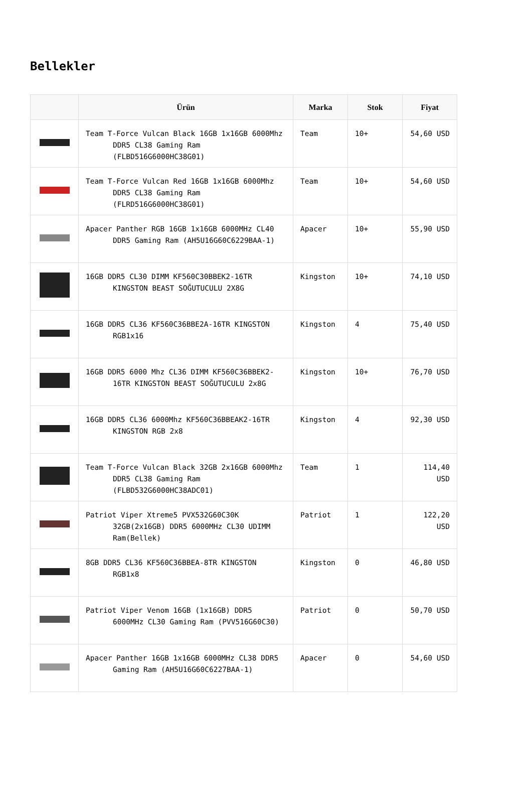Bellekler
| | Ürün | Marka | Stok | Fiyat |
| --- | --- | --- | --- | --- |
| | Team T-Force Vulcan Black 16GB 1x16GB 6000Mhz DDR5 CL38 Gaming Ram (FLBD516G6000HC38G01) | Team | 10+ | 54,60 USD |
| | Team T-Force Vulcan Red 16GB 1x16GB 6000Mhz DDR5 CL38 Gaming Ram (FLRD516G6000HC38G01) | Team | 10+ | 54,60 USD |
| | Apacer Panther RGB 16GB 1x16GB 6000MHz CL40 DDR5 Gaming Ram (AH5U16G60C6229BAA-1) | Apacer | 10+ | 55,90 USD |
| | 16GB DDR5 CL30 DIMM KF560C30BBEK2-16TR KINGSTON BEAST SOĞUTUCULU 2X8G | Kingston | 10+ | 74,10 USD |
| | 16GB DDR5 CL36 KF560C36BBE2A-16TR KINGSTON RGB1x16 | Kingston | 4 | 75,40 USD |
| | 16GB DDR5 6000 Mhz CL36 DIMM KF560C36BBEK2-16TR KINGSTON BEAST SOĞUTUCULU 2x8G | Kingston | 10+ | 76,70 USD |
| | 16GB DDR5 CL36 6000Mhz KF560C36BBEAK2-16TR KINGSTON RGB 2x8 | Kingston | 4 | 92,30 USD |
| | Team T-Force Vulcan Black 32GB 2x16GB 6000Mhz DDR5 CL38 Gaming Ram (FLBD532G6000HC38ADC01) | Team | 1 | 114,40 USD |
| | Patriot Viper Xtreme5 PVX532G60C30K 32GB(2x16GB) DDR5 6000MHz CL30 UDIMM Ram(Bellek) | Patriot | 1 | 122,20 USD |
| | 8GB DDR5 CL36 KF560C36BBEA-8TR KINGSTON RGB1x8 | Kingston | 0 | 46,80 USD |
| | Patriot Viper Venom 16GB (1x16GB) DDR5 6000MHz CL30 Gaming Ram (PVV516G60C30) | Patriot | 0 | 50,70 USD |
| | Apacer Panther 16GB 1x16GB 6000MHz CL38 DDR5 Gaming Ram (AH5U16G60C6227BAA-1) | Apacer | 0 | 54,60 USD |